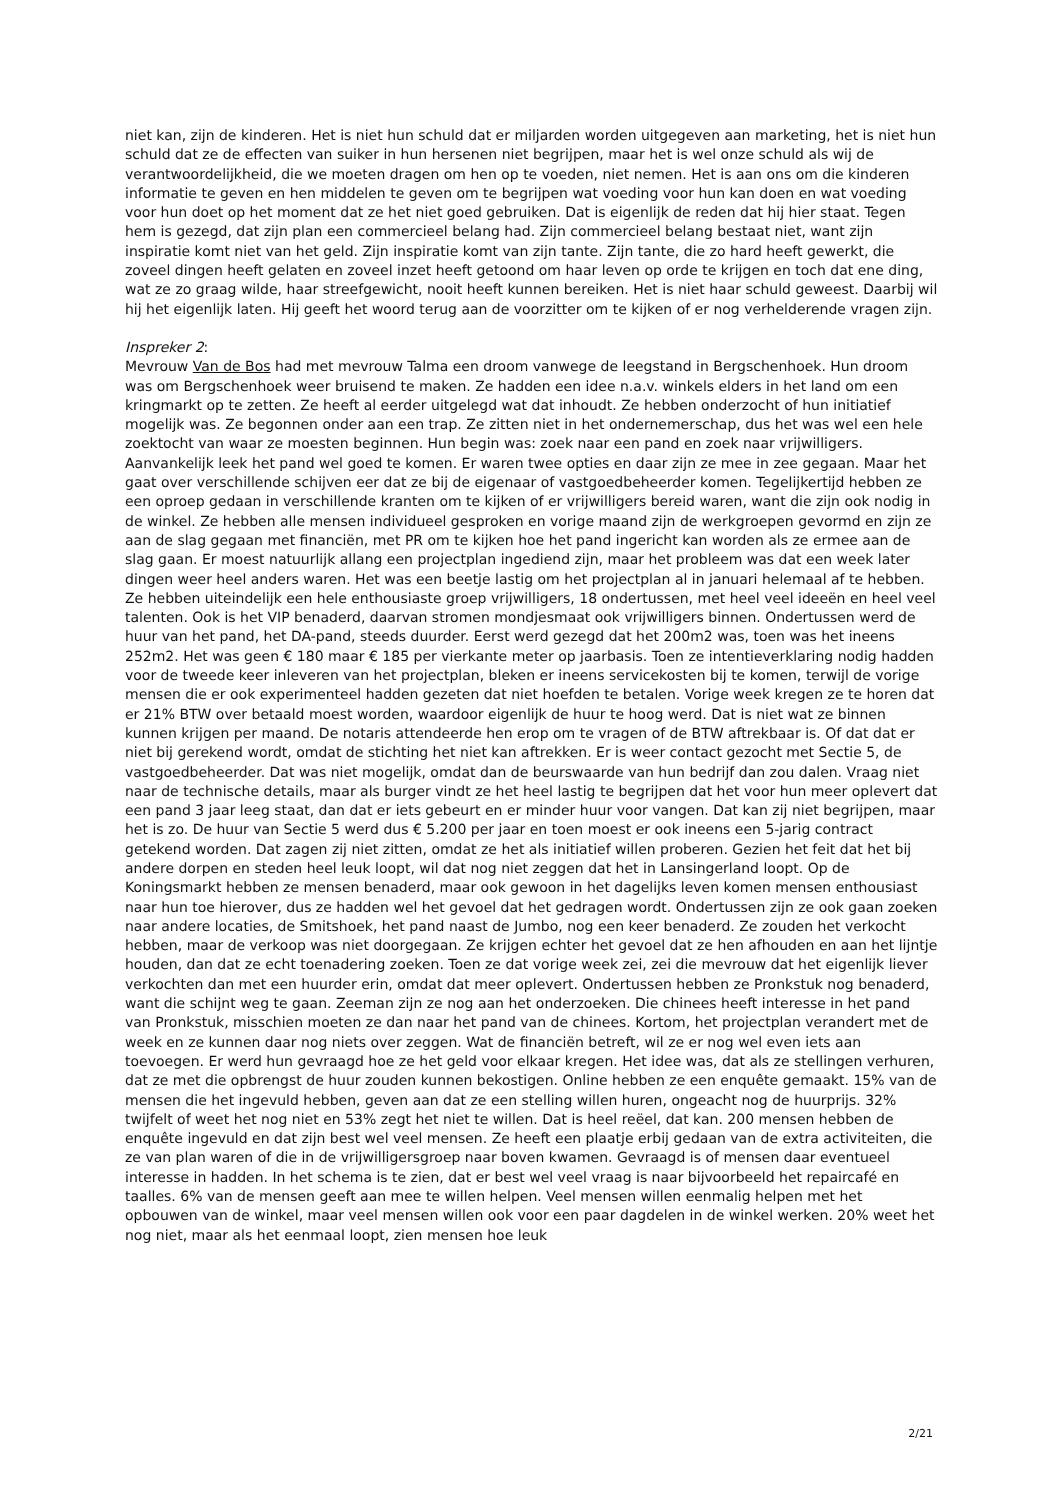niet kan, zijn de kinderen. Het is niet hun schuld dat er miljarden worden uitgegeven aan marketing, het is niet hun schuld dat ze de effecten van suiker in hun hersenen niet begrijpen, maar het is wel onze schuld als wij de verantwoordelijkheid, die we moeten dragen om hen op te voeden, niet nemen. Het is aan ons om die kinderen informatie te geven en hen middelen te geven om te begrijpen wat voeding voor hun kan doen en wat voeding voor hun doet op het moment dat ze het niet goed gebruiken. Dat is eigenlijk de reden dat hij hier staat. Tegen hem is gezegd, dat zijn plan een commercieel belang had. Zijn commercieel belang bestaat niet, want zijn inspiratie komt niet van het geld. Zijn inspiratie komt van zijn tante. Zijn tante, die zo hard heeft gewerkt, die zoveel dingen heeft gelaten en zoveel inzet heeft getoond om haar leven op orde te krijgen en toch dat ene ding, wat ze zo graag wilde, haar streefgewicht, nooit heeft kunnen bereiken. Het is niet haar schuld geweest. Daarbij wil hij het eigenlijk laten. Hij geeft het woord terug aan de voorzitter om te kijken of er nog verhelderende vragen zijn.
Inspreker 2:
Mevrouw Van de Bos had met mevrouw Talma een droom vanwege de leegstand in Bergschenhoek. Hun droom was om Bergschenhoek weer bruisend te maken. Ze hadden een idee n.a.v. winkels elders in het land om een kringmarkt op te zetten. Ze heeft al eerder uitgelegd wat dat inhoudt. Ze hebben onderzocht of hun initiatief mogelijk was. Ze begonnen onder aan een trap. Ze zitten niet in het ondernemerschap, dus het was wel een hele zoektocht van waar ze moesten beginnen. Hun begin was: zoek naar een pand en zoek naar vrijwilligers. Aanvankelijk leek het pand wel goed te komen. Er waren twee opties en daar zijn ze mee in zee gegaan. Maar het gaat over verschillende schijven eer dat ze bij de eigenaar of vastgoedbeheerder komen. Tegelijkertijd hebben ze een oproep gedaan in verschillende kranten om te kijken of er vrijwilligers bereid waren, want die zijn ook nodig in de winkel. Ze hebben alle mensen individueel gesproken en vorige maand zijn de werkgroepen gevormd en zijn ze aan de slag gegaan met financiën, met PR om te kijken hoe het pand ingericht kan worden als ze ermee aan de slag gaan. Er moest natuurlijk allang een projectplan ingediend zijn, maar het probleem was dat een week later dingen weer heel anders waren. Het was een beetje lastig om het projectplan al in januari helemaal af te hebben. Ze hebben uiteindelijk een hele enthousiaste groep vrijwilligers, 18 ondertussen, met heel veel ideeën en heel veel talenten. Ook is het VIP benaderd, daarvan stromen mondjesmaat ook vrijwilligers binnen. Ondertussen werd de huur van het pand, het DA-pand, steeds duurder. Eerst werd gezegd dat het 200m2 was, toen was het ineens 252m2. Het was geen € 180 maar € 185 per vierkante meter op jaarbasis. Toen ze intentieverklaring nodig hadden voor de tweede keer inleveren van het projectplan, bleken er ineens servicekosten bij te komen, terwijl de vorige mensen die er ook experimenteel hadden gezeten dat niet hoefden te betalen. Vorige week kregen ze te horen dat er 21% BTW over betaald moest worden, waardoor eigenlijk de huur te hoog werd. Dat is niet wat ze binnen kunnen krijgen per maand. De notaris attendeerde hen erop om te vragen of de BTW aftrekbaar is. Of dat dat er niet bij gerekend wordt, omdat de stichting het niet kan aftrekken. Er is weer contact gezocht met Sectie 5, de vastgoedbeheerder. Dat was niet mogelijk, omdat dan de beurswaarde van hun bedrijf dan zou dalen. Vraag niet naar de technische details, maar als burger vindt ze het heel lastig te begrijpen dat het voor hun meer oplevert dat een pand 3 jaar leeg staat, dan dat er iets gebeurt en er minder huur voor vangen. Dat kan zij niet begrijpen, maar het is zo. De huur van Sectie 5 werd dus € 5.200 per jaar en toen moest er ook ineens een 5-jarig contract getekend worden. Dat zagen zij niet zitten, omdat ze het als initiatief willen proberen. Gezien het feit dat het bij andere dorpen en steden heel leuk loopt, wil dat nog niet zeggen dat het in Lansingerland loopt. Op de Koningsmarkt hebben ze mensen benaderd, maar ook gewoon in het dagelijks leven komen mensen enthousiast naar hun toe hierover, dus ze hadden wel het gevoel dat het gedragen wordt. Ondertussen zijn ze ook gaan zoeken naar andere locaties, de Smitshoek, het pand naast de Jumbo, nog een keer benaderd. Ze zouden het verkocht hebben, maar de verkoop was niet doorgegaan. Ze krijgen echter het gevoel dat ze hen afhouden en aan het lijntje houden, dan dat ze echt toenadering zoeken. Toen ze dat vorige week zei, zei die mevrouw dat het eigenlijk liever verkochten dan met een huurder erin, omdat dat meer oplevert. Ondertussen hebben ze Pronkstuk nog benaderd, want die schijnt weg te gaan. Zeeman zijn ze nog aan het onderzoeken. Die chinees heeft interesse in het pand van Pronkstuk, misschien moeten ze dan naar het pand van de chinees. Kortom, het projectplan verandert met de week en ze kunnen daar nog niets over zeggen. Wat de financiën betreft, wil ze er nog wel even iets aan toevoegen. Er werd hun gevraagd hoe ze het geld voor elkaar kregen. Het idee was, dat als ze stellingen verhuren, dat ze met die opbrengst de huur zouden kunnen bekostigen. Online hebben ze een enquête gemaakt. 15% van de mensen die het ingevuld hebben, geven aan dat ze een stelling willen huren, ongeacht nog de huurprijs. 32% twijfelt of weet het nog niet en 53% zegt het niet te willen. Dat is heel reëel, dat kan. 200 mensen hebben de enquête ingevuld en dat zijn best wel veel mensen. Ze heeft een plaatje erbij gedaan van de extra activiteiten, die ze van plan waren of die in de vrijwilligersgroep naar boven kwamen. Gevraagd is of mensen daar eventueel interesse in hadden. In het schema is te zien, dat er best wel veel vraag is naar bijvoorbeeld het repaircafé en taalles. 6% van de mensen geeft aan mee te willen helpen. Veel mensen willen eenmalig helpen met het opbouwen van de winkel, maar veel mensen willen ook voor een paar dagdelen in de winkel werken. 20% weet het nog niet, maar als het eenmaal loopt, zien mensen hoe leuk
2/21